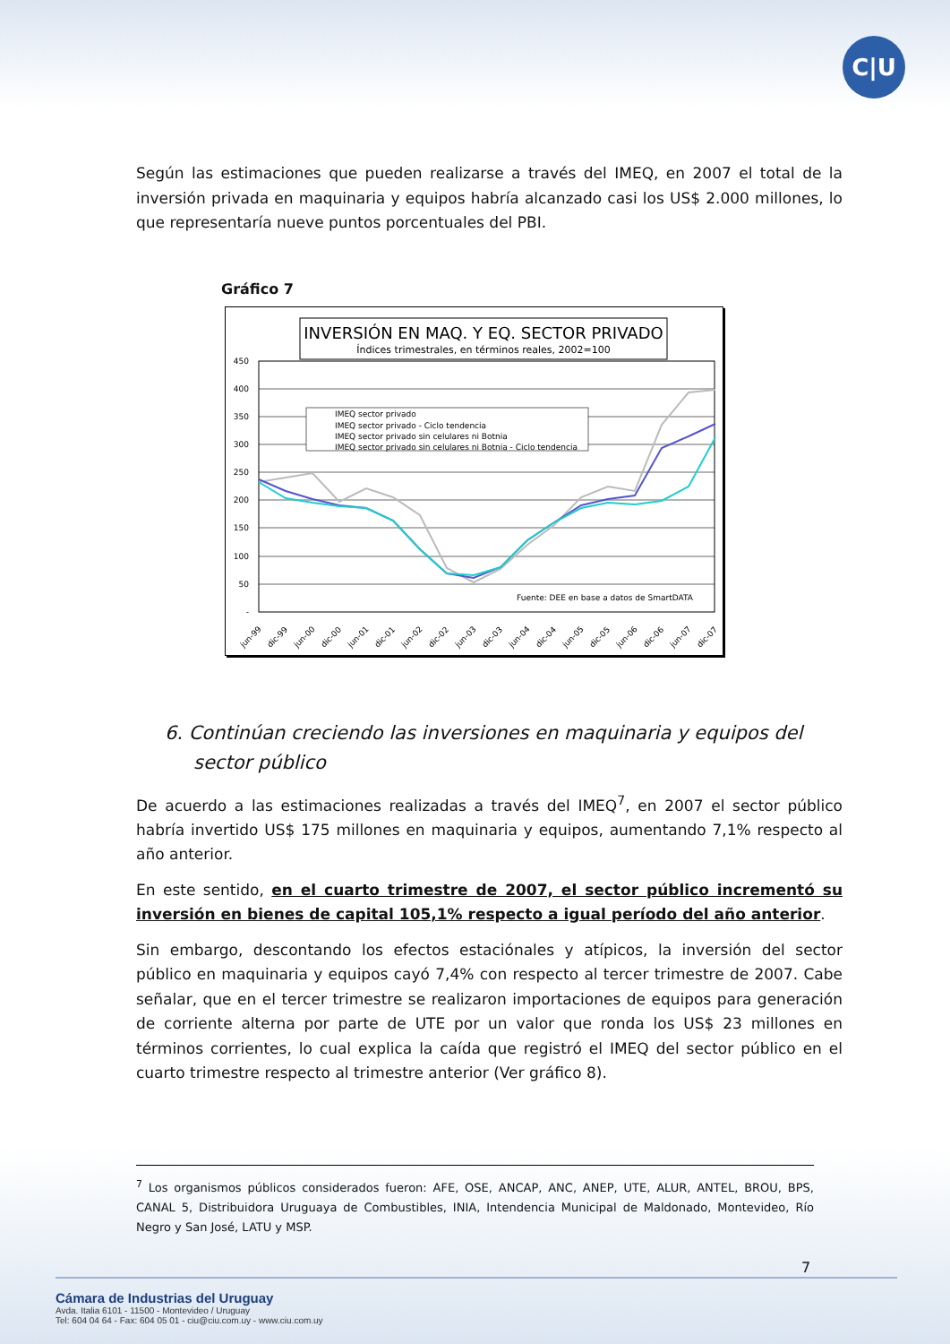C|U
Según las estimaciones que pueden realizarse a través del IMEQ, en 2007 el total de la inversión privada en maquinaria y equipos habría alcanzado casi los US$ 2.000 millones, lo que representaría nueve puntos porcentuales del PBI.
Gráfico 7
INVERSIÓN EN MAQ. Y EQ. SECTOR PRIVADO
Índices trimestrales, en términos reales, 2002=100
450
400
350
300
250
200
150
100
50
-
IMEQ sector privado
IMEQ sector privado - Ciclo tendencia
IMEQ sector privado sin celulares ni Botnia
IMEQ sector privado sin celulares ni Botnia - Ciclo tendencia
Fuente: DEE en base a datos de SmartDATA
jun-99
dic-99
jun-00
dic-00
jun-01
dic-01
jun-02
dic-02
jun-03
dic-03
jun-04
dic-04
jun-05
dic-05
jun-06
dic-06
jun-07
dic-07
6. Continúan creciendo las inversiones en maquinaria y equipos del sector público
De acuerdo a las estimaciones realizadas a través del IMEQ<sup>7</sup>, en 2007 el sector público habría invertido US$ 175 millones en maquinaria y equipos, aumentando 7,1% respecto al año anterior.
En este sentido, en el cuarto trimestre de 2007, el sector público incrementó su inversión en bienes de capital 105,1% respecto a igual período del año anterior.
Sin embargo, descontando los efectos estaciónales y atípicos, la inversión del sector público en maquinaria y equipos cayó 7,4% con respecto al tercer trimestre de 2007. Cabe señalar, que en el tercer trimestre se realizaron importaciones de equipos para generación de corriente alterna por parte de UTE por un valor que ronda los US$ 23 millones en términos corrientes, lo cual explica la caída que registró el IMEQ del sector público en el cuarto trimestre respecto al trimestre anterior (Ver gráfico 8).
<sup>7</sup> Los organismos públicos considerados fueron: AFE, OSE, ANCAP, ANC, ANEP, UTE, ALUR, ANTEL, BROU, BPS, CANAL 5, Distribuidora Uruguaya de Combustibles, INIA, Intendencia Municipal de Maldonado, Montevideo, Río Negro y San José, LATU y MSP.
7
Cámara de Industrias del Uruguay
Avda. Italia 6101 - 11500 - Montevideo / Uruguay
Tel: 604 04 64 - Fax: 604 05 01 - ciu@ciu.com.uy - www.ciu.com.uy